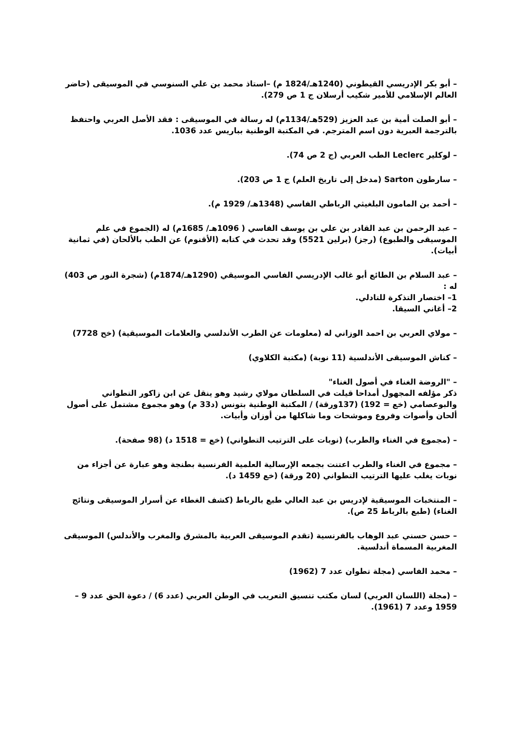– أبو بكر الإدريسي القيطوني (1240هـ/1824 م) –استاذ محمد بن علي السنوسي في الموسيقى (حاضر العالم الإسلامي للأمير شكيب أرسلان ج 1 ص 279).
– أبو الصلت أمية بن عبد العزيز (529هـ/1134م) له رسالة في الموسيقى : فقد الأصل العربي واحتفظ بالترجمة العبرية دون اسم المترجم. في المكتبة الوطنية بباريس عدد 1036.
– لوكلير Leclerc الطب العربي (ج 2 ص 74).
– سارطون Sarton (مدخل إلى تاريخ العلم) ج 1 ص 203).
– أحمد بن المامون البلغيثي الرباطي الفاسي (1348هـ/ 1929 م).
– عبد الرحمن بن عبد القادر بن علي بن يوسف الفاسي ( 1096هـ/ 1685م) له (الجموع في علم الموسيقى والطبوع) (رجز) (برلين 5521) وقد تحدث في كتابه (الأقنوم) عن الطب بالألحان (في ثمانية أبيات).
– عبد السلام بن الطائع أبو غالب الإدريسي الفاسي الموسيقي (1290هـ/1874م) (شجرة النور ص 403) له :
1– اختصار التذكرة للتادلي.
2– أغاني السيقا.
– مولاي العربي بن احمد الوزاني له (معلومات عن الطرب الأندلسي والعلامات الموسيقية) (خح 7728)
– كناش الموسيقى الأندلسية (11 نوبة) (مكتبة الكلاوي)
– "الروضة الغناء في أصول الغناء"
ذكر مؤلفه المجهول أمداحا قيلت في السلطان مولاي رشيد وهو ينقل عن ابن زاكور التطواني والبوعصامي (خع = 192) (137ورقة) / المكتبة الوطنية بتونس (د33 م) وهو مجموع مشتمل على أصول ألحان وأصوات وفروع وموشحات وما شاكلها من أوزان وأبيات.
– (مجموع في الغناء والطرب) (نوبات على الترتيب التطواني) (خع = 1518 د) (98 صفحة).
– مجموع في الغناء والطرب اعتنت بجمعه الإرسالية العلمية الفرنسية بطنجة وهو عبارة عن أجزاء من نوبات يغلب عليها الترتيب التطواني (20 ورقة) (خع 1459 د).
– المنتخبات الموسيقية لإدريس بن عبد العالي طبع بالرباط (كشف الغطاء عن أسرار الموسيقى ونتائج الغناء) (طبع بالرباط 25 ص).
– حسن حسني عبد الوهاب بالفرنسية (تقدم الموسيقى العربية بالمشرق والمغرب والأندلس) الموسيقى المغربية المسماة أندلسية.
– محمد الفاسي (مجلة تطوان عدد 7 (1962)
– (مجلة (اللسان العربي) لسان مكتب تنسيق التعريب في الوطن العربي (عدد 6) / دعوة الحق عدد 9 –1959 وعدد 7 (1961).